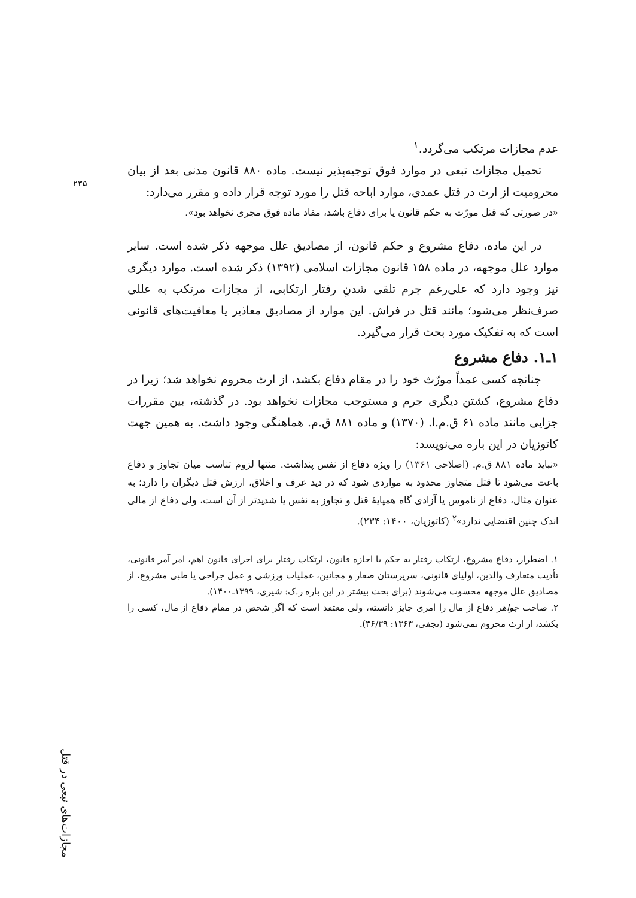۲۳۵
مجازات‌های تبعی در قتل
عدم مجازات مرتکب می‌گردد.<sup>۱</sup>
تحمیل مجازات تبعی در موارد فوق توجیه‌پذیر نیست. ماده ۸۸۰ قانون مدنی بعد از بیان محرومیت از ارث در قتل عمدی، موارد اباحه قتل را مورد توجه قرار داده و مقرر می‌دارد:
«در صورتی که قتل مورّث به حکم قانون یا برای دفاع باشد، مفاد ماده فوق مجری نخواهد بود».
در این ماده، دفاع مشروع و حکم قانون، از مصادیق علل موجهه ذکر شده است. سایر موارد علل موجهه، در ماده ۱۵۸ قانون مجازات اسلامی (۱۳۹۲) ذکر شده است. موارد دیگری نیز وجود دارد که علی‌رغم جرم تلقی شدنِ رفتار ارتکابی، از مجازات مرتکب به عللی صرف‌نظر می‌شود؛ مانند قتل در فراش. این موارد از مصادیق معاذیر یا معافیت‌های قانونی است که به تفکیک مورد بحث قرار می‌گیرد.
۱ـ۱. دفاع مشروع
چنانچه کسی عمداً مورّث خود را در مقام دفاع بکشد، از ارث محروم نخواهد شد؛ زیرا در دفاع مشروع، کشتن دیگری جرم و مستوجب مجازات نخواهد بود. در گذشته، بین مقررات جزایی مانند ماده ۶۱ ق.م.ا. (۱۳۷۰) و ماده ۸۸۱ ق.م. هماهنگی وجود داشت. به همین جهت کاتوزیان در این باره می‌نویسد:
«نباید ماده ۸۸۱ ق.م. (اصلاحی ۱۳۶۱) را ویژه دفاع از نفس پنداشت. منتها لزوم تناسب میان تجاوز و دفاع باعث می‌شود تا قتل متجاوز محدود به مواردی شود که در دید عرف و اخلاق، ارزش قتل دیگران را دارد؛ به عنوان مثال، دفاع از ناموس یا آزادی گاه همپایهٔ قتل و تجاوز به نفس یا شدیدتر از آن است، ولی دفاع از مالی اندک چنین اقتضایی ندارد»<sup>۲</sup> (کاتوزیان، ۱۴۰۰: ۲۳۴).
۱. اضطرار، دفاع مشروع، ارتکاب رفتار به حکم یا اجازه قانون، ارتکاب رفتار برای اجرای قانون اهم، امر آمر قانونی، تأدیب متعارف والدین، اولیای قانونی، سرپرستان صغار و مجانین، عملیات ورزشی و عمل جراحی یا طبی مشروع، از مصادیق علل موجهه محسوب می‌شوند (برای بحث بیشتر در این باره ر.ک: شیری، ۱۳۹۹ـ۱۴۰۰).
۲. صاحب جواهر دفاع از مال را امری جایز دانسته، ولی معتقد است که اگر شخص در مقام دفاع از مال، کسی را بکشد، از ارث محروم نمی‌شود (نجفی، ۱۳۶۳: ۳۶/۳۹).